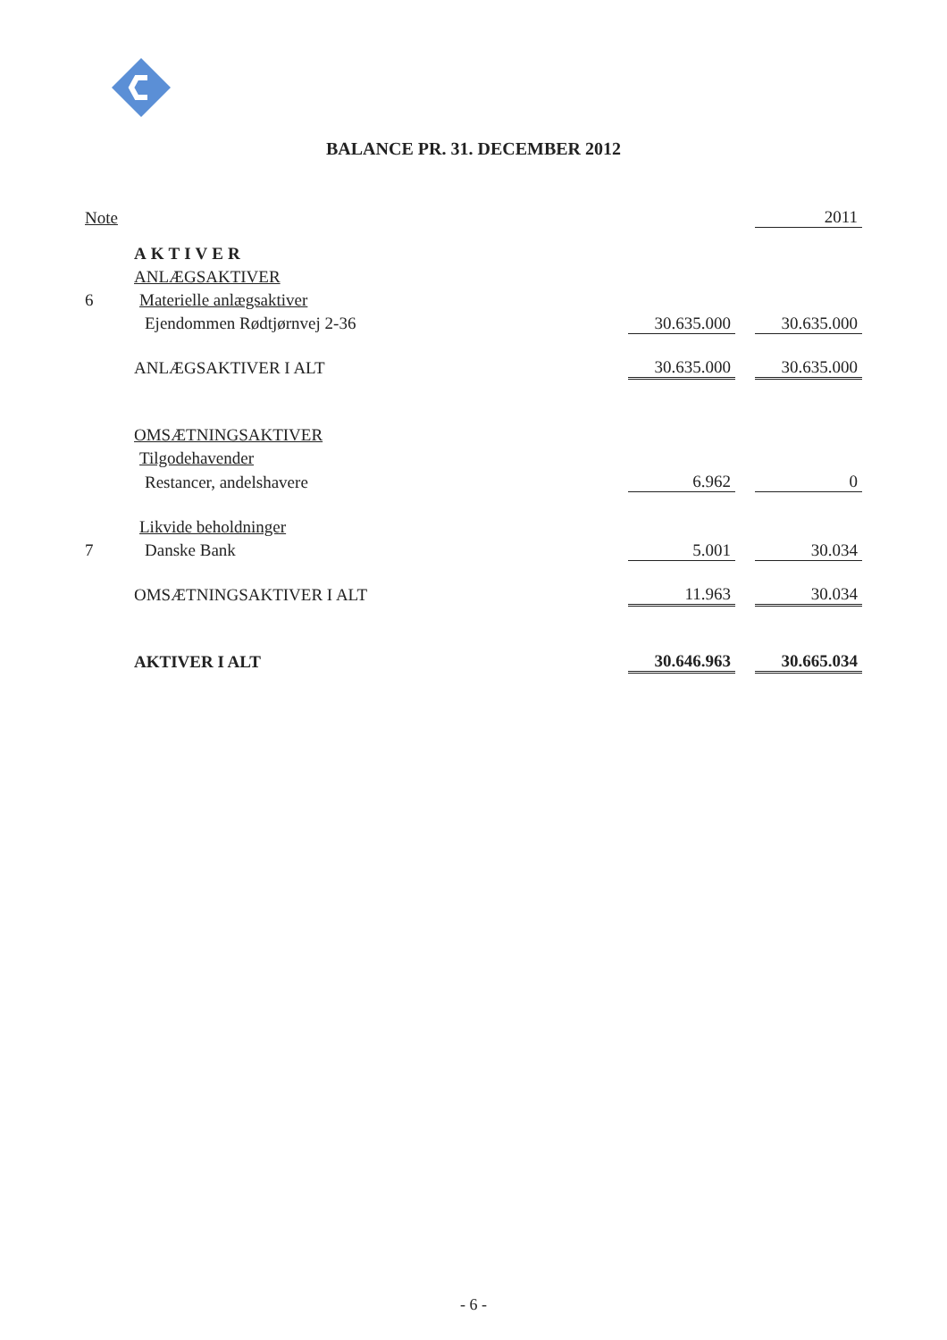BALANCE PR. 31. DECEMBER 2012
| Note | | | | 2011 |
| | AKTIVER | | | |
| | ANLÆGSAKTIVER | | | |
| 6 | Materielle anlægsaktiver | | | |
| | Ejendommen Rødtjørnvej 2-36 | 30.635.000 | | 30.635.000 |
| | ANLÆGSAKTIVER I ALT | 30.635.000 | | 30.635.000 |
| | OMSÆTNINGSAKTIVER | | | |
| | Tilgodehavender | | | |
| | Restancer, andelshavere | 6.962 | | 0 |
| | Likvide beholdninger | | | |
| 7 | Danske Bank | 5.001 | | 30.034 |
| | OMSÆTNINGSAKTIVER I ALT | 11.963 | | 30.034 |
| | AKTIVER I ALT | 30.646.963 | | 30.665.034 |
- 6 -